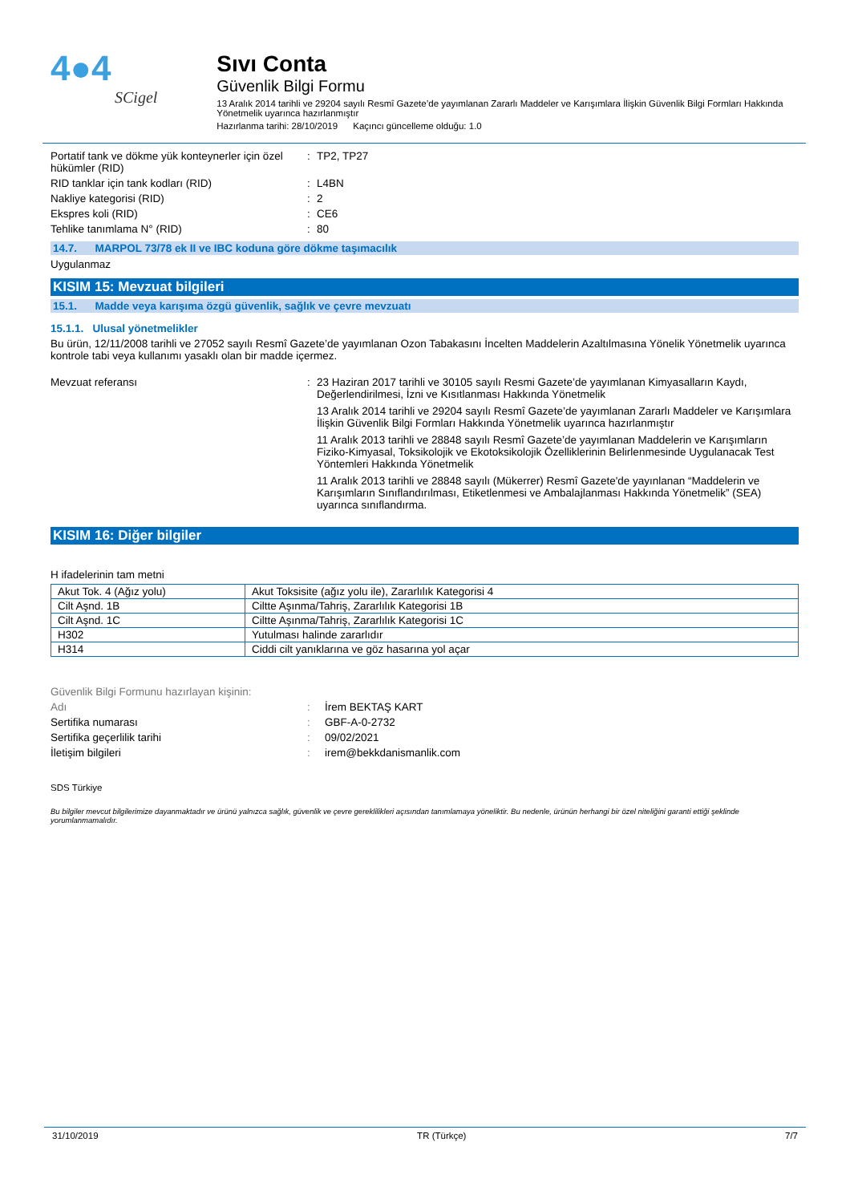4●4
SCigel
Sıvı Conta
Güvenlik Bilgi Formu
13 Aralık 2014 tarihli ve 29204 sayılı Resmî Gazete’de yayımlanan Zararlı Maddeler ve Karışımlara İlişkin Güvenlik Bilgi Formları Hakkında Yönetmelik uyarınca hazırlanmıştır
Hazırlanma tarihi: 28/10/2019 Kaçıncı güncelleme olduğu: 1.0
Portatif tank ve dökme yük konteynerler için özel hükümler (RID)
: TP2, TP27
RID tanklar için tank kodları (RID) : L4BN
Nakliye kategorisi (RID) : 2
Ekspres koli (RID) : CE6
Tehlike tanımlama N° (RID) : 80
14.7. MARPOL 73/78 ek II ve IBC koduna göre dökme taşımacılık
Uygulanmaz
KISIM 15: Mevzuat bilgileri
15.1. Madde veya karışıma özgü güvenlik, sağlık ve çevre mevzuatı
15.1.1. Ulusal yönetmelikler
Bu ürün, 12/11/2008 tarihli ve 27052 sayılı Resmî Gazete’de yayımlanan Ozon Tabakasını İncelten Maddelerin Azaltılmasına Yönelik Yönetmelik uyarınca kontrole tabi veya kullanımı yasaklı olan bir madde içermez.
Mevzuat referansı : 23 Haziran 2017 tarihli ve 30105 sayılı Resmi Gazete’de yayımlanan Kimyasalların Kaydı, Değerlendirilmesi, İzni ve Kısıtlanması Hakkında Yönetmelik
13 Aralık 2014 tarihli ve 29204 sayılı Resmî Gazete’de yayımlanan Zararlı Maddeler ve Karışımlara İlişkin Güvenlik Bilgi Formları Hakkında Yönetmelik uyarınca hazırlanmıştır
11 Aralık 2013 tarihli ve 28848 sayılı Resmî Gazete’de yayımlanan Maddelerin ve Karışımların Fiziko-Kimyasal, Toksikolojik ve Ekotoksikolojik Özelliklerinin Belirlenmesinde Uygulanacak Test Yöntemleri Hakkında Yönetmelik
11 Aralık 2013 tarihli ve 28848 sayılı (Mükerrer) Resmî Gazete'de yayınlanan “Maddelerin ve Karışımların Sınıflandırılması, Etiketlenmesi ve Ambalajlanması Hakkında Yönetmelik” (SEA) uyarınca sınıflandırma.
KISIM 16: Diğer bilgiler
H ifadelerinin tam metni
| Akut Tok. 4 (Ağız yolu) | Akut Toksisite (ağız yolu ile), Zararlılık Kategorisi 4 |
| Cilt Aşnd. 1B | Ciltte Aşınma/Tahriş, Zararlılık Kategorisi 1B |
| Cilt Aşnd. 1C | Ciltte Aşınma/Tahriş, Zararlılık Kategorisi 1C |
| H302 | Yutulması halinde zararlıdır |
| H314 | Ciddi cilt yanıklarına ve göz hasarına yol açar |
Güvenlik Bilgi Formunu hazırlayan kişinin:
Adı : İrem BEKTAŞ KART
Sertifika numarası : GBF-A-0-2732
Sertifika geçerlilik tarihi : 09/02/2021
İletişim bilgileri : irem@bekkdanismanlik.com
SDS Türkiye
Bu bilgiler mevcut bilgilerimize dayanmaktadır ve ürünü yalnızca sağlık, güvenlik ve çevre gereklilikleri açısından tanımlamaya yöneliktir. Bu nedenle, ürünün herhangi bir özel niteliğini garanti ettiği şeklinde yorumlanmamalıdır.
31/10/2019 TR (Türkçe) 7/7